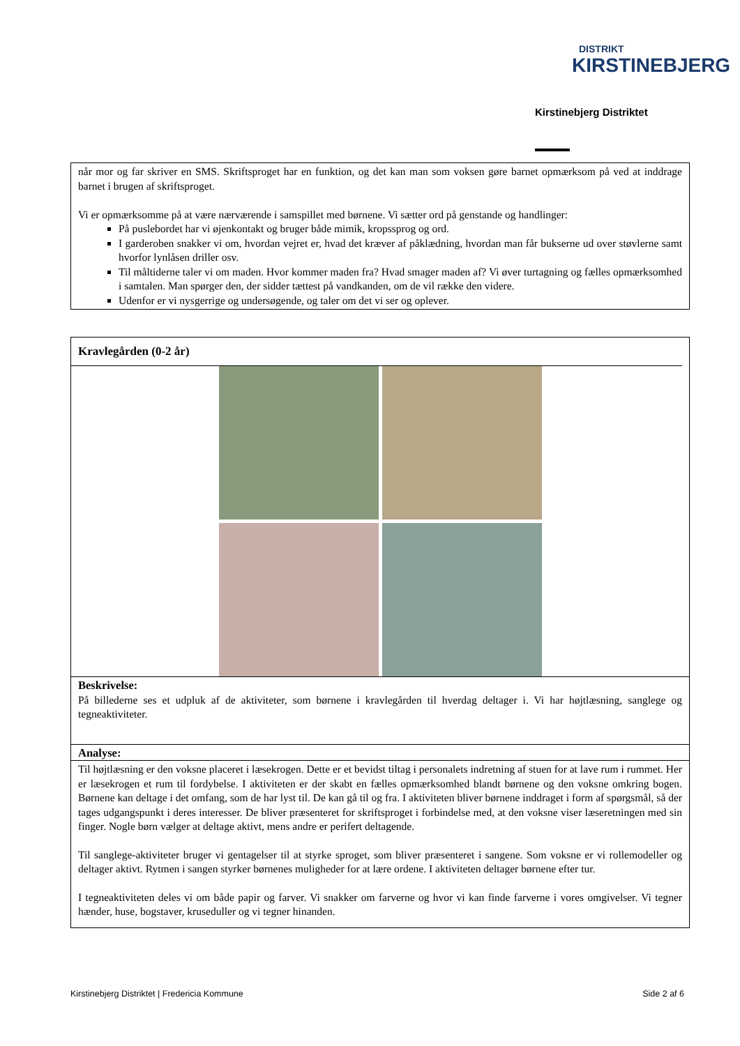DISTRIKT
KIRSTINEBJERG
Kirstinebjerg Distriktet
når mor og far skriver en SMS. Skriftsproget har en funktion, og det kan man som voksen gøre barnet opmærksom på ved at inddrage barnet i brugen af skriftsproget.
Vi er opmærksomme på at være nærværende i samspillet med børnene. Vi sætter ord på genstande og handlinger:
På puslebordet har vi øjenkontakt og bruger både mimik, kropssprog og ord.
I garderoben snakker vi om, hvordan vejret er, hvad det kræver af påklædning, hvordan man får bukserne ud over støvlerne samt hvorfor lynlåsen driller osv.
Til måltiderne taler vi om maden. Hvor kommer maden fra? Hvad smager maden af? Vi øver turtagning og fælles opmærksomhed i samtalen. Man spørger den, der sidder tættest på vandkanden, om de vil række den videre.
Udenfor er vi nysgerrige og undersøgende, og taler om det vi ser og oplever.
Kravlegården (0-2 år)
Beskrivelse:
På billederne ses et udpluk af de aktiviteter, som børnene i kravlegården til hverdag deltager i. Vi har højtlæsning, sanglege og tegneaktiviteter.
Analyse:
Til højtlæsning er den voksne placeret i læsekrogen. Dette er et bevidst tiltag i personalets indretning af stuen for at lave rum i rummet. Her er læsekrogen et rum til fordybelse. I aktiviteten er der skabt en fælles opmærksomhed blandt børnene og den voksne omkring bogen. Børnene kan deltage i det omfang, som de har lyst til. De kan gå til og fra. I aktiviteten bliver børnene inddraget i form af spørgsmål, så der tages udgangspunkt i deres interesser. De bliver præsenteret for skriftsproget i forbindelse med, at den voksne viser læseretningen med sin finger. Nogle børn vælger at deltage aktivt, mens andre er perifert deltagende.
Til sanglege-aktiviteter bruger vi gentagelser til at styrke sproget, som bliver præsenteret i sangene. Som voksne er vi rollemodeller og deltager aktivt. Rytmen i sangen styrker børnenes muligheder for at lære ordene. I aktiviteten deltager børnene efter tur.
I tegneaktiviteten deles vi om både papir og farver. Vi snakker om farverne og hvor vi kan finde farverne i vores omgivelser. Vi tegner hænder, huse, bogstaver, kruseduller og vi tegner hinanden.
Kirstinebjerg Distriktet | Fredericia Kommune Side 2 af 6